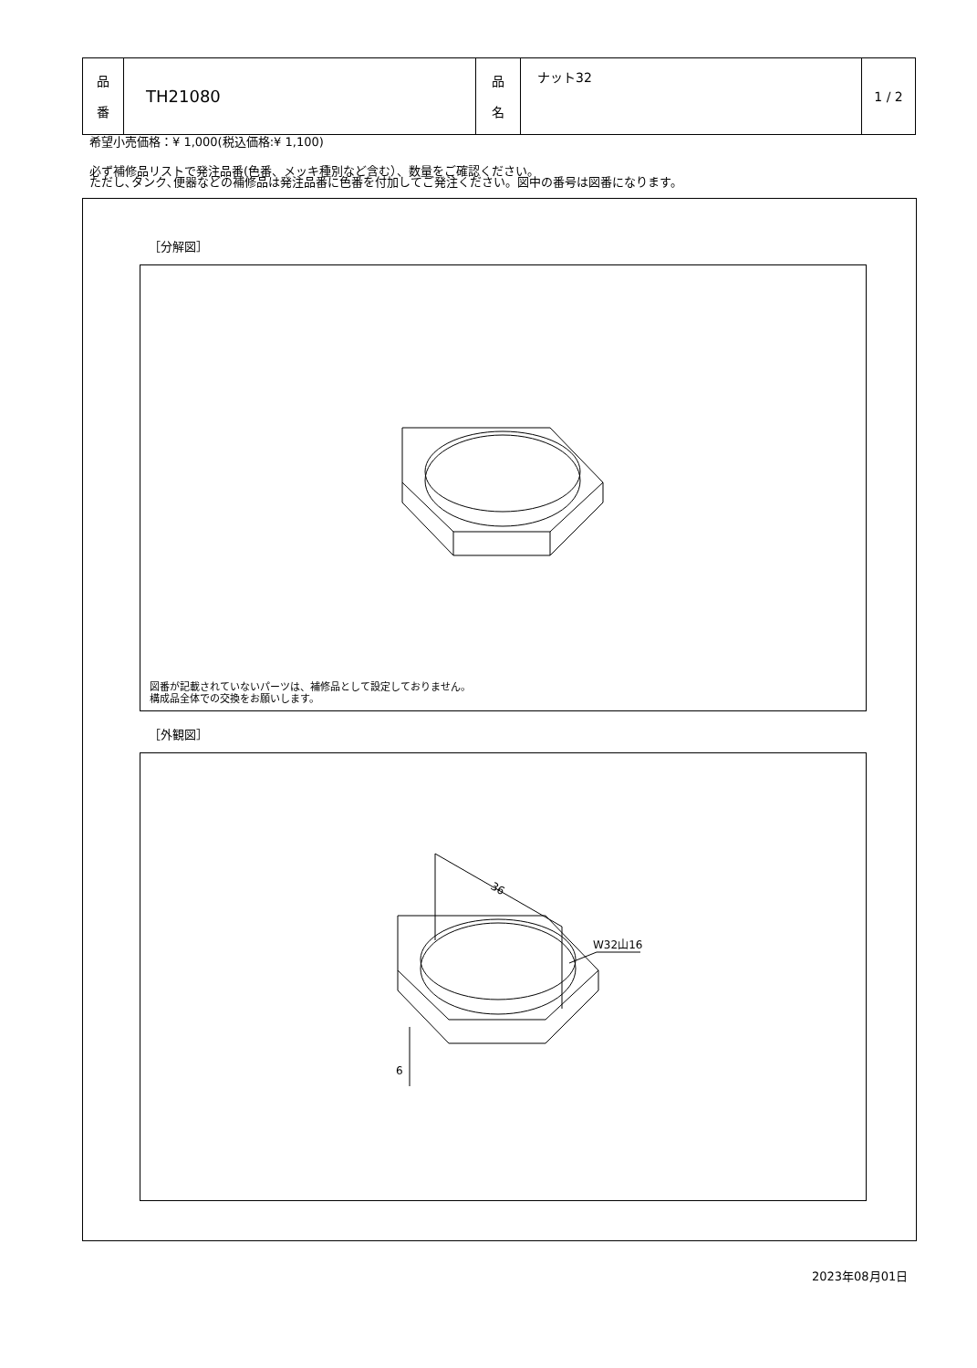| 品 番 | TH21080 | 品 名 | ナット32 | 1 / 2 |
希望小売価格：¥ 1,000(税込価格:¥ 1,100)
必ず補修品リストで発注品番(色番、メッキ種別など含む）、数量をご確認ください。
ただし､タンク､便器などの補修品は発注品番に色番を付加してご発注ください。図中の番号は図番になります。
［分解図］
図番が記載されていないパーツは、補修品として設定しておりません。
構成品全体での交換をお願いします。
［外観図］
36
W32山16
6
2023年08月01日